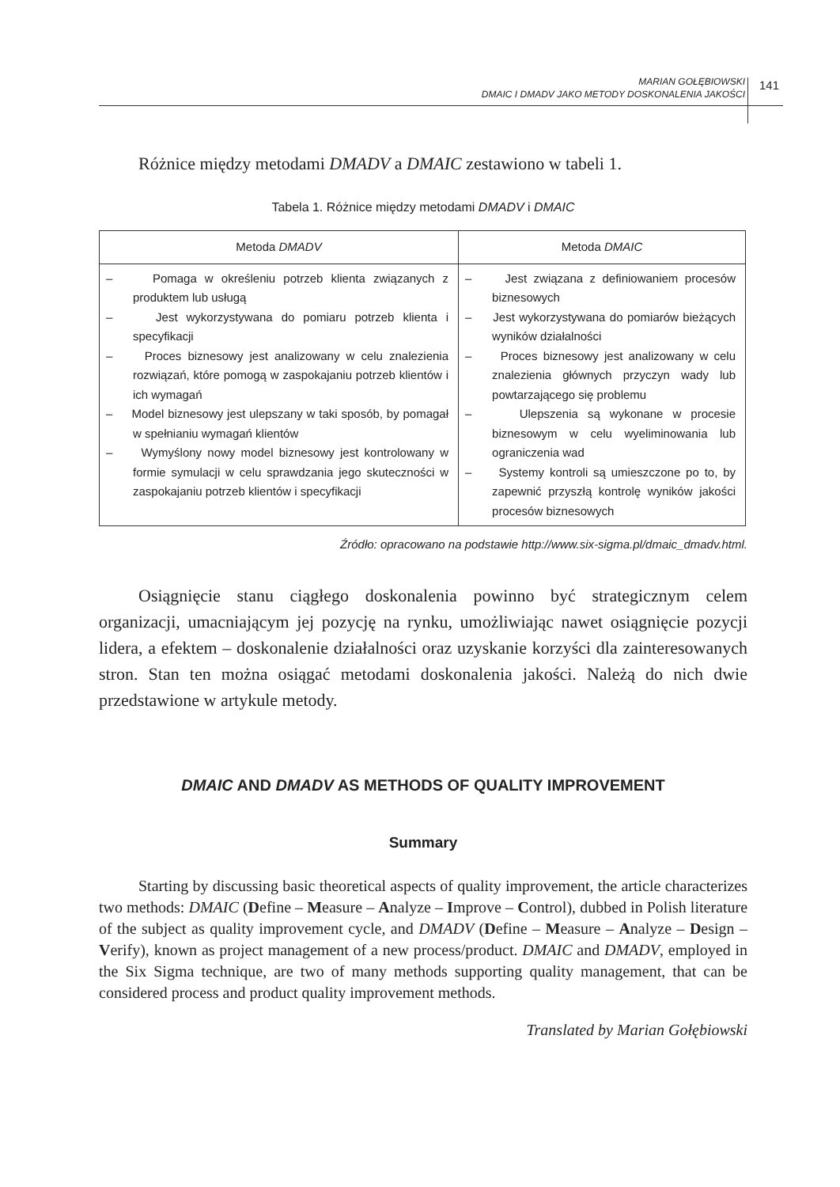MARIAN GOŁĘBIOWSKI
DMAIC I DMADV JAKO METODY DOSKONALENIA JAKOŚCI
141
Różnice między metodami DMADV a DMAIC zestawiono w tabeli 1.
Tabela 1. Różnice między metodami DMADV i DMAIC
| Metoda DMADV | Metoda DMAIC |
| --- | --- |
| – Pomaga w określeniu potrzeb klienta związanych z produktem lub usługą – Jest wykorzystywana do pomiaru potrzeb klienta i specyfikacji – Proces biznesowy jest analizowany w celu znalezienia rozwiązań, które pomogą w zaspokajaniu potrzeb klientów i ich wymagań – Model biznesowy jest ulepszany w taki sposób, by pomagał w spełnianiu wymagań klientów – Wymyślony nowy model biznesowy jest kontrolowany w formie symulacji w celu sprawdzania jego skuteczności w zaspokajaniu potrzeb klientów i specyfikacji | – Jest związana z definiowaniem procesów biznesowych – Jest wykorzystywana do pomiarów bieżących wyników działalności – Proces biznesowy jest analizowany w celu znalezienia głównych przyczyn wady lub powtarzającego się problemu – Ulepszenia są wykonane w procesie biznesowym w celu wyeliminowania lub ograniczenia wad – Systemy kontroli są umieszczone po to, by zapewnić przyszłą kontrolę wyników jakości procesów biznesowych |
Źródło: opracowano na podstawie http://www.six-sigma.pl/dmaic_dmadv.html.
Osiągnięcie stanu ciągłego doskonalenia powinno być strategicznym celem organizacji, umacniającym jej pozycję na rynku, umożliwiając nawet osiągnięcie pozycji lidera, a efektem – doskonalenie działalności oraz uzyskanie korzyści dla zainteresowanych stron. Stan ten można osiągać metodami doskonalenia jakości. Należą do nich dwie przedstawione w artykule metody.
DMAIC AND DMADV AS METHODS OF QUALITY IMPROVEMENT
Summary
Starting by discussing basic theoretical aspects of quality improvement, the article characterizes two methods: DMAIC (Define – Measure – Analyze – Improve – Control), dubbed in Polish literature of the subject as quality improvement cycle, and DMADV (Define – Measure – Analyze – Design – Verify), known as project management of a new process/product. DMAIC and DMADV, employed in the Six Sigma technique, are two of many methods supporting quality management, that can be considered process and product quality improvement methods.
Translated by Marian Gołębiowski